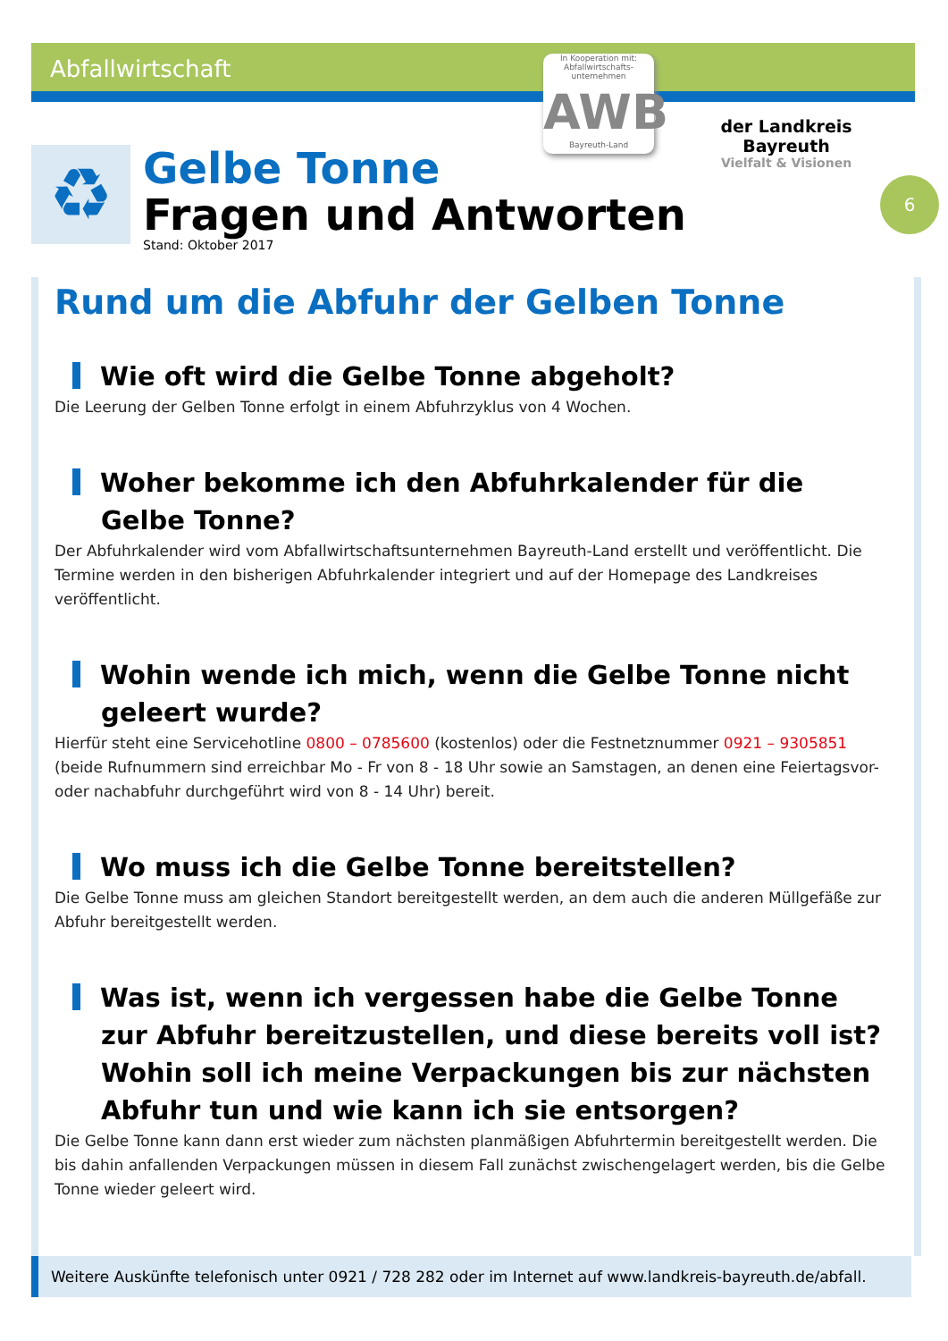Abfallwirtschaft
In Kooperation mit:
Abfallwirtschafts-unternehmen
AWB
Bayreuth-Land
der Landkreis Bayreuth
Vielfalt & Visionen
6
♻
Gelbe Tonne
Fragen und Antworten
Stand: Oktober 2017
Rund um die Abfuhr der Gelben Tonne
Wie oft wird die Gelbe Tonne abgeholt?
Die Leerung der Gelben Tonne erfolgt in einem Abfuhrzyklus von 4 Wochen.
Woher bekomme ich den Abfuhrkalender für die Gelbe Tonne?
Der Abfuhrkalender wird vom Abfallwirtschaftsunternehmen Bayreuth-Land erstellt und veröffentlicht. Die Termine werden in den bisherigen Abfuhrkalender integriert und auf der Homepage des Landkreises veröffentlicht.
Wohin wende ich mich, wenn die Gelbe Tonne nicht geleert wurde?
Hierfür steht eine Servicehotline 0800 – 0785600 (kostenlos) oder die Festnetznummer 0921 – 9305851 (beide Rufnummern sind erreichbar Mo - Fr von 8 - 18 Uhr sowie an Samstagen, an denen eine Feiertagsvor- oder nachabfuhr durchgeführt wird von 8 - 14 Uhr) bereit.
Wo muss ich die Gelbe Tonne bereitstellen?
Die Gelbe Tonne muss am gleichen Standort bereitgestellt werden, an dem auch die anderen Müllgefäße zur Abfuhr bereitgestellt werden.
Was ist, wenn ich vergessen habe die Gelbe Tonne zur Abfuhr bereitzustellen, und diese bereits voll ist? Wohin soll ich meine Verpackungen bis zur nächsten Abfuhr tun und wie kann ich sie entsorgen?
Die Gelbe Tonne kann dann erst wieder zum nächsten planmäßigen Abfuhrtermin bereitgestellt werden. Die bis dahin anfallenden Verpackungen müssen in diesem Fall zunächst zwischengelagert werden, bis die Gelbe Tonne wieder geleert wird.
Weitere Auskünfte telefonisch unter 0921 / 728 282 oder im Internet auf www.landkreis-bayreuth.de/abfall.